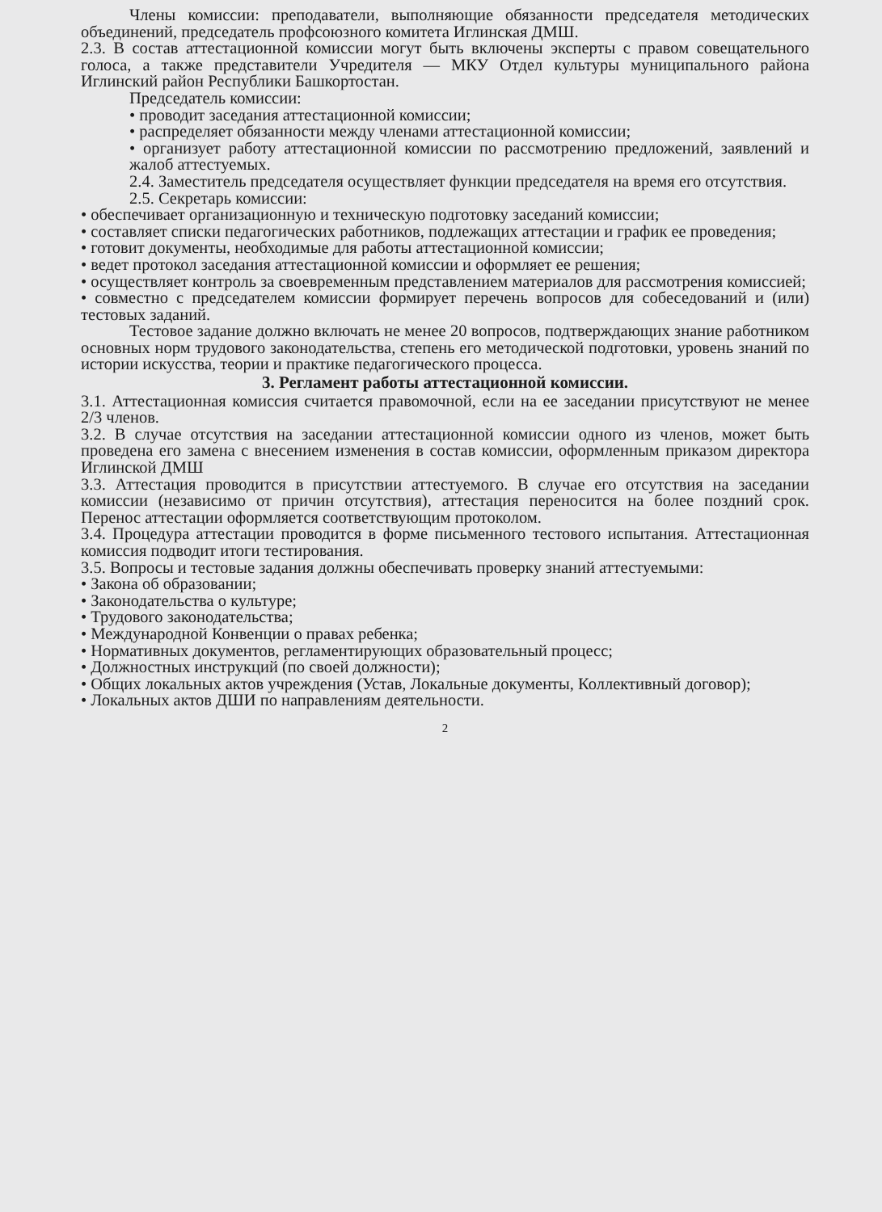Члены комиссии: преподаватели, выполняющие обязанности председателя методических объединений, председатель профсоюзного комитета Иглинская ДМШ.
2.3. В состав аттестационной комиссии могут быть включены эксперты с правом совещательного голоса, а также представители Учредителя — МКУ Отдел культуры муниципального района Иглинский район Республики Башкортостан.
Председатель комиссии:
• проводит заседания аттестационной комиссии;
• распределяет обязанности между членами аттестационной комиссии;
• организует работу аттестационной комиссии по рассмотрению предложений, заявлений и жалоб аттестуемых.
2.4. Заместитель председателя осуществляет функции председателя на время его отсутствия.
2.5. Секретарь комиссии:
• обеспечивает организационную и техническую подготовку заседаний комиссии;
• составляет списки педагогических работников, подлежащих аттестации и график ее проведения;
• готовит документы, необходимые для работы аттестационной комиссии;
• ведет протокол заседания аттестационной комиссии и оформляет ее решения;
• осуществляет контроль за своевременным представлением материалов для рассмотрения комиссией;
• совместно с председателем комиссии формирует перечень вопросов для собеседований и (или) тестовых заданий.
Тестовое задание должно включать не менее 20 вопросов, подтверждающих знание работником основных норм трудового законодательства, степень его методической подготовки, уровень знаний по истории искусства, теории и практике педагогического процесса.
3. Регламент работы аттестационной комиссии.
3.1. Аттестационная комиссия считается правомочной, если на ее заседании присутствуют не менее 2/3 членов.
3.2. В случае отсутствия на заседании аттестационной комиссии одного из членов, может быть проведена его замена с внесением изменения в состав комиссии, оформленным приказом директора Иглинской ДМШ
3.3. Аттестация проводится в присутствии аттестуемого. В случае его отсутствия на заседании комиссии (независимо от причин отсутствия), аттестация переносится на более поздний срок. Перенос аттестации оформляется соответствующим протоколом.
3.4. Процедура аттестации проводится в форме письменного тестового испытания. Аттестационная комиссия подводит итоги тестирования.
3.5. Вопросы и тестовые задания должны обеспечивать проверку знаний аттестуемыми:
• Закона об образовании;
• Законодательства о культуре;
• Трудового законодательства;
• Международной Конвенции о правах ребенка;
• Нормативных документов, регламентирующих образовательный процесс;
• Должностных инструкций (по своей должности);
• Общих локальных актов учреждения (Устав, Локальные документы, Коллективный договор);
• Локальных актов ДШИ по направлениям деятельности.
2